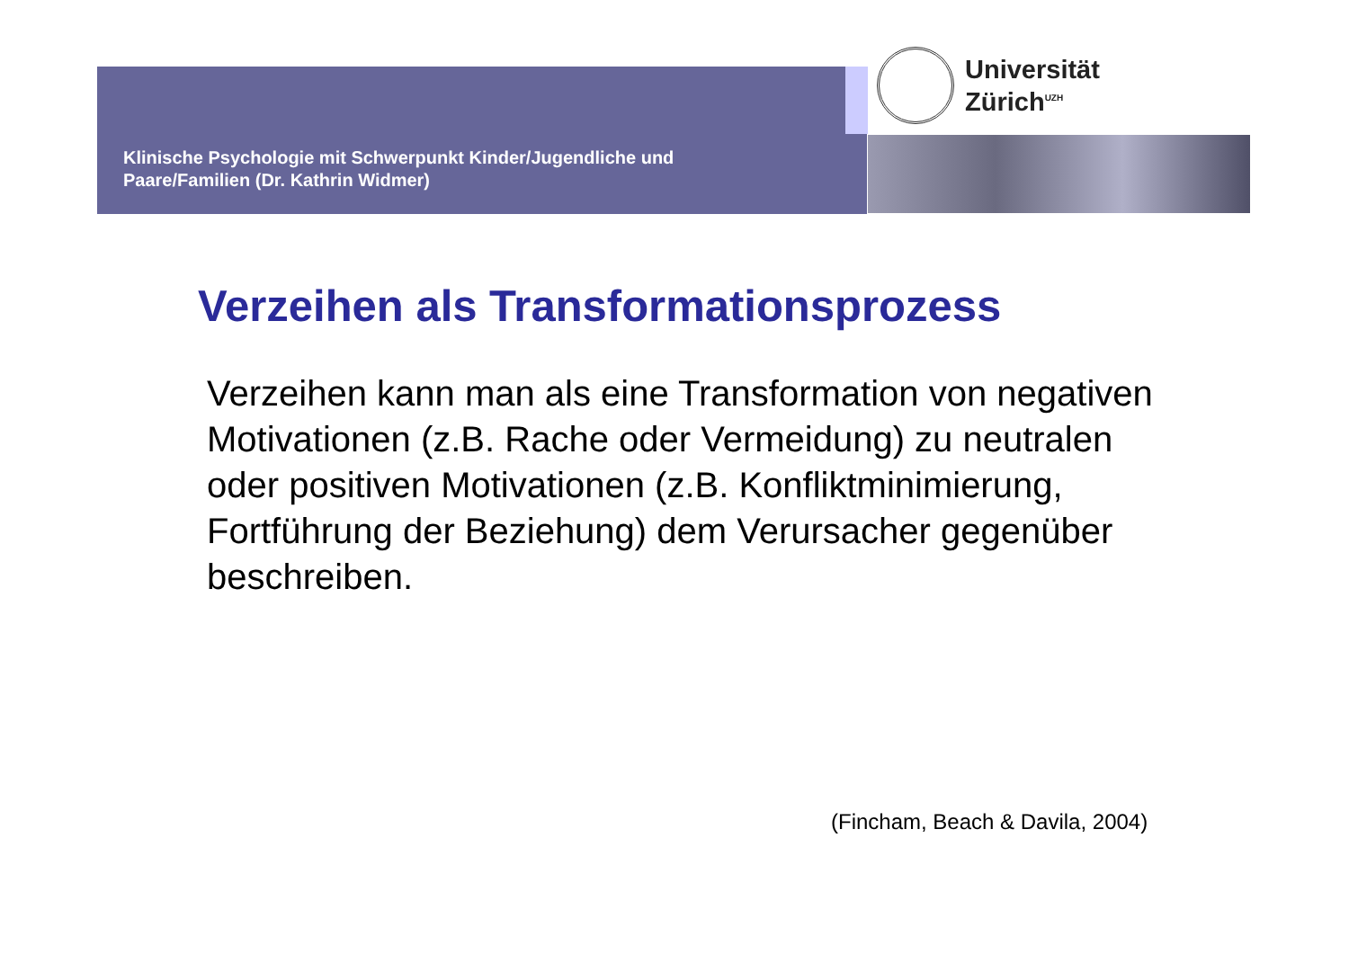Universität
Zürich<sup>UZH</sup>
Klinische Psychologie mit Schwerpunkt Kinder/Jugendliche und Paare/Familien (Dr. Kathrin Widmer)
Verzeihen als Transformationsprozess
Verzeihen kann man als eine Transformation von negativen Motivationen (z.B. Rache oder Vermeidung) zu neutralen oder positiven Motivationen (z.B. Konfliktminimierung, Fortführung der Beziehung) dem Verursacher gegenüber beschreiben.
(Fincham, Beach & Davila, 2004)